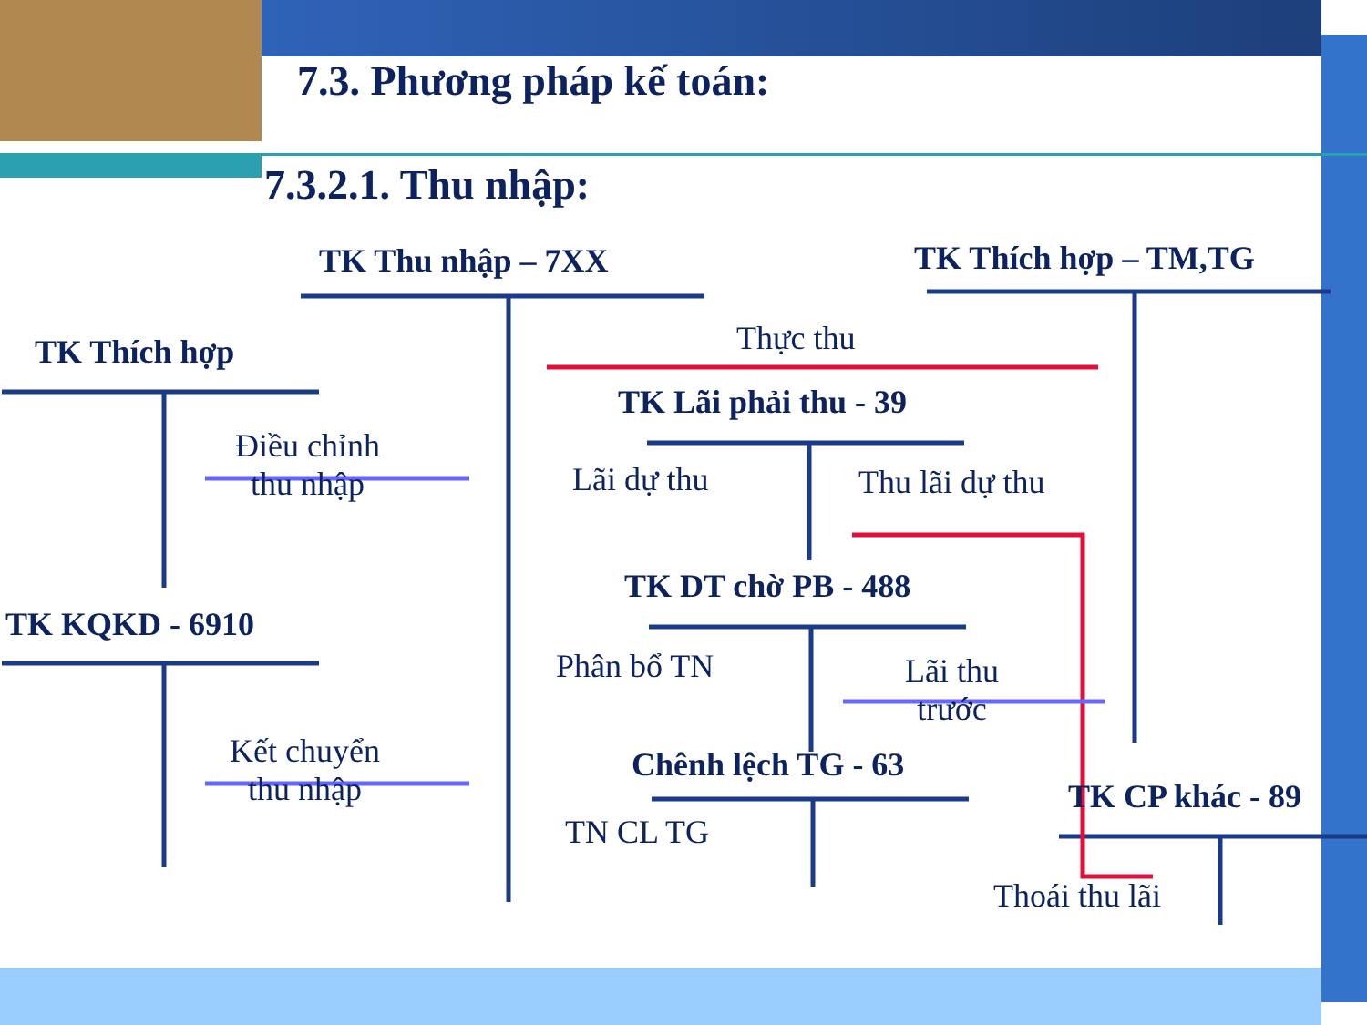7.3. Phương pháp kế toán:
7.3.2.1. Thu nhập:
TK Thu nhập – 7XX TK Thích hợp – TM,TG
Thực thu
TK Thích hợp
TK Lãi phải thu - 39
Điều chỉnh
thu nhập
Lãi dự thu Thu lãi dự thu
TK DT chờ PB - 488
TK KQKD - 6910
Phân bổ TN
Lãi thu
trước
Kết chuyển
thu nhập
Chênh lệch TG - 63
TK CP khác - 89
TN CL TG
Thoái thu lãi